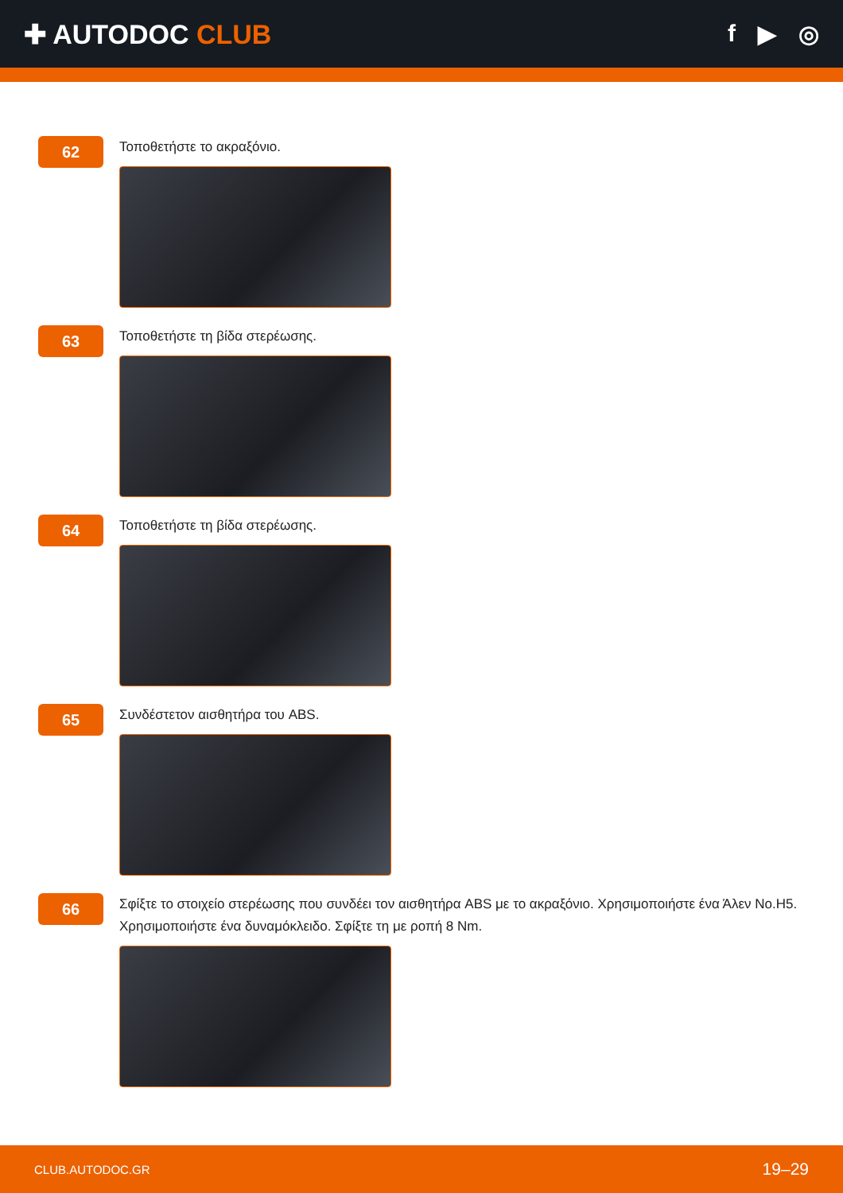✚ AUTODOC CLUB f ▶ ◎
62
Τοποθετήστε το ακραξόνιο.
63
Τοποθετήστε τη βίδα στερέωσης.
64
Τοποθετήστε τη βίδα στερέωσης.
65
Συνδέστετον αισθητήρα του ABS.
66
Σφίξτε το στοιχείο στερέωσης που συνδέει τον αισθητήρα ABS με το ακραξόνιο. Χρησιμοποιήστε ένα Άλεν No.H5. Χρησιμοποιήστε ένα δυναμόκλειδο. Σφίξτε τη με ροπή 8 Nm.
CLUB.AUTODOC.GR 19–29